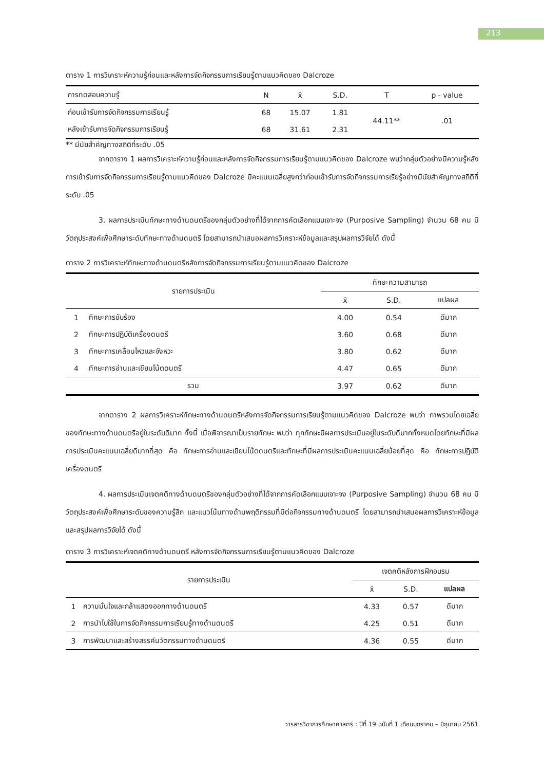213
ตาราง 1 การวิเคราะห์ความรู้ก่อนและหลังการจัดกิจกรรมการเรียนรู้ตามแนวคิดของ Dalcroze
| การทดสอบความรู้ | N | x̄ | S.D. | T | p - value |
| --- | --- | --- | --- | --- | --- |
| ก่อนเข้ารับการจัดกิจกรรมการเรียนรู้ | 68 | 15.07 | 1.81 | 44.11** | .01 |
| หลังเข้ารับการจัดกิจกรรมการเรียนรู้ | 68 | 31.61 | 2.31 | | |
** มีนัยสำคัญทางสถิติที่ระดับ .05
จากตาราง 1 ผลการวิเคราะห์ความรู้ก่อนและหลังการจัดกิจกรรมการเรียนรู้ตามแนวคิดของ Dalcroze พบว่ากลุ่มตัวอย่างมีความรู้หลังการเข้ารับการจัดกิจกรรมการเรียนรู้ตามแนวคิดของ Dalcroze มีคะแนนเฉลี่ยสูงกว่าก่อนเข้ารับการจัดกิจกรรมการเรียรู้อย่างมีนัยสำคัญทางสถิติที่ระดับ .05
3. ผลการประเมินทักษะทางด้านดนตรีของกลุ่มตัวอย่างที่ได้จากการคัดเลือกแบบเจาะจง (Purposive Sampling) จำนวน 68 คน มีวัตถุประสงค์เพื่อศึกษาระดับทักษะทางด้านดนตรี โดยสามารถนำเสนอผลการวิเคราะห์ข้อมูลและสรุปผลการวิจัยได้ ดังนี้
ตาราง 2 การวิเคราะห์ทักษะทางด้านดนตรีหลังการจัดกิจกรรมการเรียนรู้ตามแนวคิดของ Dalcroze
| รายการประเมิน | | ทักษะความสามารถ | | |
| --- | --- | --- | --- | --- |
| | | x̄ | S.D. | แปลผล |
| 1 | ทักษะการขับร้อง | 4.00 | 0.54 | ดีมาก |
| 2 | ทักษะการปฏิบัติเครื่องดนตรี | 3.60 | 0.68 | ดีมาก |
| 3 | ทักษะการเคลื่อนไหวและจังหวะ | 3.80 | 0.62 | ดีมาก |
| 4 | ทักษะการอ่านและเขียนโน้ตดนตรี | 4.47 | 0.65 | ดีมาก |
| รวม | | 3.97 | 0.62 | ดีมาก |
จากตาราง 2 ผลการวิเคราะห์ทักษะทางด้านดนตรีหลังการจัดกิจกรรมการเรียนรู้ตามแนวคิดของ Dalcroze พบว่า ภาพรวมโดยเฉลี่ยของทักษะทางด้านดนตรีอยู่ในระดับดีมาก ทั้งนี้ เมื่อพิจารณาเป็นรายทักษะ พบว่า ทุกทักษะมีผลการประเมินอยู่ในระดับดีมากทั้งหมดโดยทักษะที่มีผลการประเมินคะแนนเฉลี่ยดีมากที่สุด คือ ทักษะการอ่านและเขียนโน้ตดนตรีและทักษะที่มีผลการประเมินคะแนนเฉลี่ยน้อยที่สุด คือ ทักษะการปฏิบัติเครื่องดนตรี
4. ผลการประเมินเจตคติทางด้านดนตรีของกลุ่มตัวอย่างที่ได้จากการคัดเลือกแบบเจาะจง (Purposive Sampling) จำนวน 68 คน มีวัตถุประสงค์เพื่อศึกษาระดับของความรู้สึก และแนวโน้มทางด้านพฤติกรรมที่มีต่อกิจกรรมทางด้านดนตรี โดยสามารถนำเสนอผลการวิเคราะห์ข้อมูลและสรุปผลการวิจัยได้ ดังนี้
ตาราง 3 การวิเคราะห์เจตคติทางด้านดนตรี หลังการจัดกิจกรรมการเรียนรู้ตามแนวคิดของ Dalcroze
| รายการประเมิน | | เจตคติหลังการฝึกอบรม | | |
| --- | --- | --- | --- | --- |
| | | x̄ | S.D. | แปลผล |
| 1 | ความมั่นใจและกล้าแสดงออกทางด้านดนตรี | 4.33 | 0.57 | ดีมาก |
| 2 | การนำไปใช้ในการจัดกิจกรรมการเรียนรู้ทางด้านดนตรี | 4.25 | 0.51 | ดีมาก |
| 3 | การพัฒนาและสร้างสรรค์นวัตกรรมทางด้านดนตรี | 4.36 | 0.55 | ดีมาก |
วารสารวิชาการศึกษาศาสตร์ : ปีที่ 19 ฉบับที่ 1 เดือนมกราคม – มิถุนายน 2561